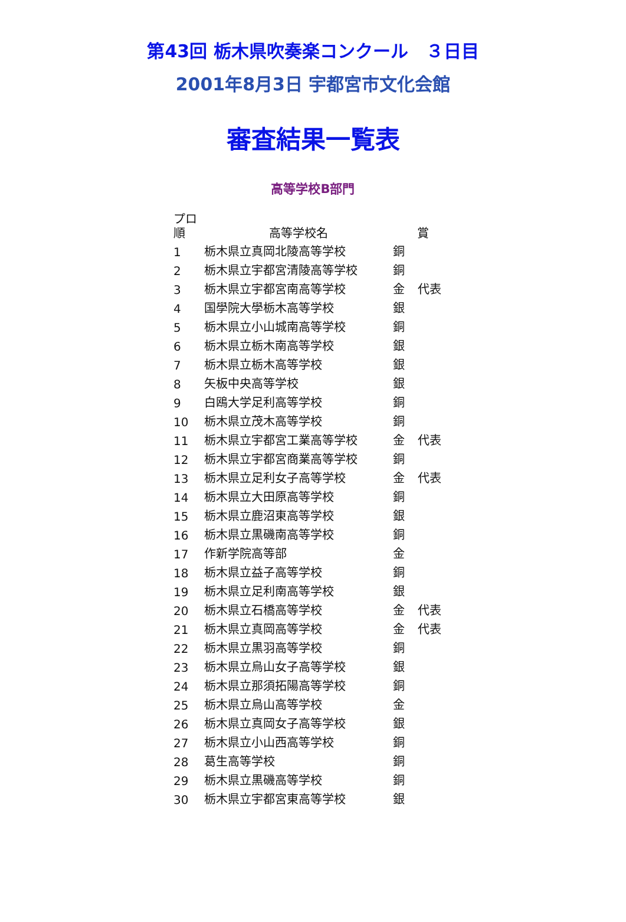第43回 栃木県吹奏楽コンクール　３日目
2001年8月3日 宇都宮市文化会館
審査結果一覧表
高等学校B部門
| プロ 順 | 高等学校名 | 賞 | |
| --- | --- | --- | --- |
| 1 | 栃木県立真岡北陵高等学校 | 銅 | |
| 2 | 栃木県立宇都宮清陵高等学校 | 銅 | |
| 3 | 栃木県立宇都宮南高等学校 | 金 | 代表 |
| 4 | 国學院大學栃木高等学校 | 銀 | |
| 5 | 栃木県立小山城南高等学校 | 銅 | |
| 6 | 栃木県立栃木南高等学校 | 銀 | |
| 7 | 栃木県立栃木高等学校 | 銀 | |
| 8 | 矢板中央高等学校 | 銀 | |
| 9 | 白鴎大学足利高等学校 | 銅 | |
| 10 | 栃木県立茂木高等学校 | 銅 | |
| 11 | 栃木県立宇都宮工業高等学校 | 金 | 代表 |
| 12 | 栃木県立宇都宮商業高等学校 | 銅 | |
| 13 | 栃木県立足利女子高等学校 | 金 | 代表 |
| 14 | 栃木県立大田原高等学校 | 銅 | |
| 15 | 栃木県立鹿沼東高等学校 | 銀 | |
| 16 | 栃木県立黒磯南高等学校 | 銅 | |
| 17 | 作新学院高等部 | 金 | |
| 18 | 栃木県立益子高等学校 | 銅 | |
| 19 | 栃木県立足利南高等学校 | 銀 | |
| 20 | 栃木県立石橋高等学校 | 金 | 代表 |
| 21 | 栃木県立真岡高等学校 | 金 | 代表 |
| 22 | 栃木県立黒羽高等学校 | 銅 | |
| 23 | 栃木県立烏山女子高等学校 | 銀 | |
| 24 | 栃木県立那須拓陽高等学校 | 銅 | |
| 25 | 栃木県立烏山高等学校 | 金 | |
| 26 | 栃木県立真岡女子高等学校 | 銀 | |
| 27 | 栃木県立小山西高等学校 | 銅 | |
| 28 | 葛生高等学校 | 銅 | |
| 29 | 栃木県立黒磯高等学校 | 銅 | |
| 30 | 栃木県立宇都宮東高等学校 | 銀 | |